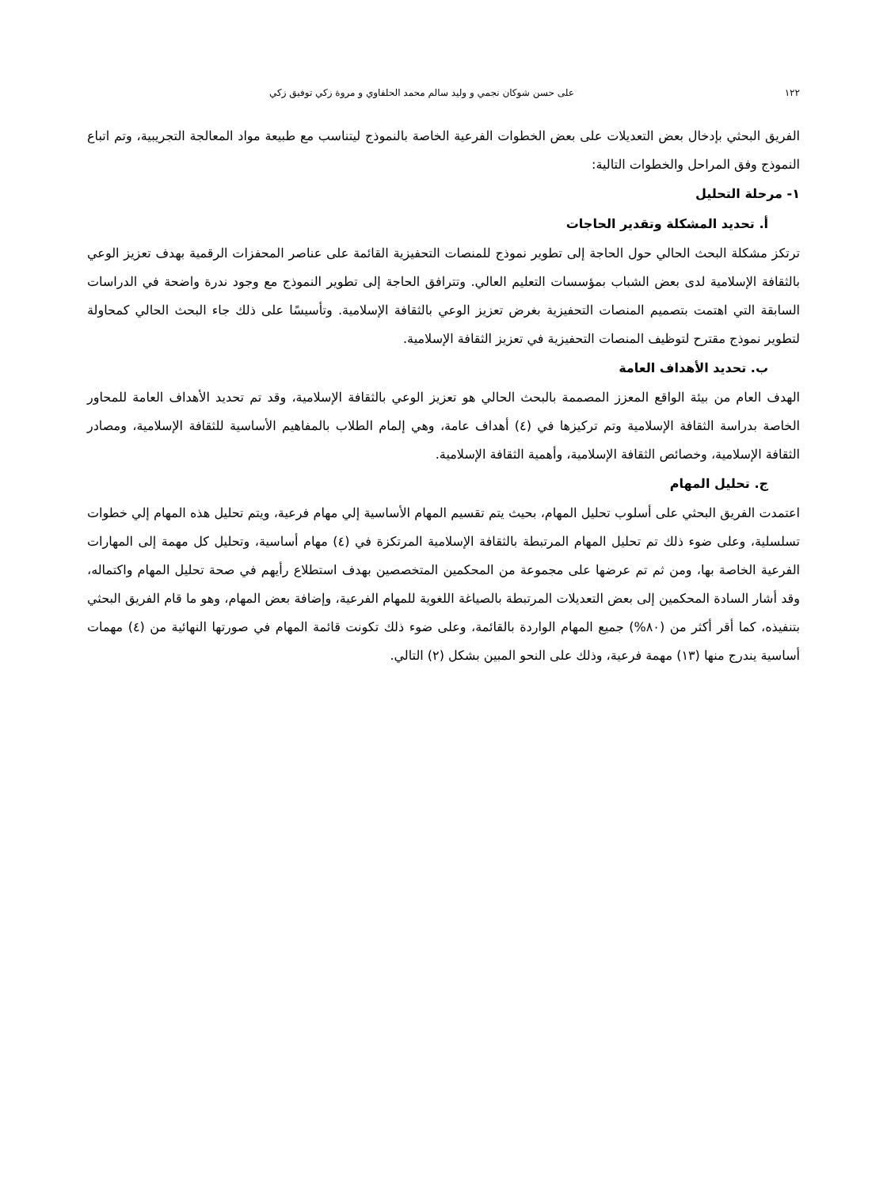١٢٢ على حسن شوكان نجمي و وليد سالم محمد الحلفاوي و مروة زكي توفيق زكي
الفريق البحثي بإدخال بعض التعديلات على بعض الخطوات الفرعية الخاصة بالنموذج ليتناسب مع طبيعة مواد المعالجة التجريبية، وتم اتباع النموذج وفق المراحل والخطوات التالية:
١- مرحلة التحليل
أ. تحديد المشكلة وتقدير الحاجات
ترتكز مشكلة البحث الحالي حول الحاجة إلى تطوير نموذج للمنصات التحفيزية القائمة على عناصر المحفزات الرقمية بهدف تعزيز الوعي بالثقافة الإسلامية لدى بعض الشباب بمؤسسات التعليم العالي. وتترافق الحاجة إلى تطوير النموذج مع وجود ندرة واضحة في الدراسات السابقة التي اهتمت بتصميم المنصات التحفيزية بغرض تعزيز الوعي بالثقافة الإسلامية. وتأسيسًا على ذلك جاء البحث الحالي كمحاولة لتطوير نموذج مقترح لتوظيف المنصات التحفيزية في تعزيز الثقافة الإسلامية.
ب. تحديد الأهداف العامة
الهدف العام من بيئة الواقع المعزز المصممة بالبحث الحالي هو تعزيز الوعي بالثقافة الإسلامية، وقد تم تحديد الأهداف العامة للمحاور الخاصة بدراسة الثقافة الإسلامية وتم تركيزها في (٤) أهداف عامة، وهي إلمام الطلاب بالمفاهيم الأساسية للثقافة الإسلامية، ومصادر الثقافة الإسلامية، وخصائص الثقافة الإسلامية، وأهمية الثقافة الإسلامية.
ج. تحليل المهام
اعتمدت الفريق البحثي على أسلوب تحليل المهام، بحيث يتم تقسيم المهام الأساسية إلي مهام فرعية، ويتم تحليل هذه المهام إلي خطوات تسلسلية، وعلى ضوء ذلك تم تحليل المهام المرتبطة بالثقافة الإسلامية المرتكزة في (٤) مهام أساسية، وتحليل كل مهمة إلى المهارات الفرعية الخاصة بها، ومن ثم تم عرضها على مجموعة من المحكمين المتخصصين بهدف استطلاع رأيهم في صحة تحليل المهام واكتماله، وقد أشار السادة المحكمين إلى بعض التعديلات المرتبطة بالصياغة اللغوية للمهام الفرعية، وإضافة بعض المهام، وهو ما قام الفريق البحثي بتنفيذه، كما أقر أكثر من (٨٠%) جميع المهام الواردة بالقائمة، وعلى ضوء ذلك تكونت قائمة المهام في صورتها النهائية من (٤) مهمات أساسية يندرج منها (١٣) مهمة فرعية، وذلك على النحو المبين بشكل (٢) التالي.